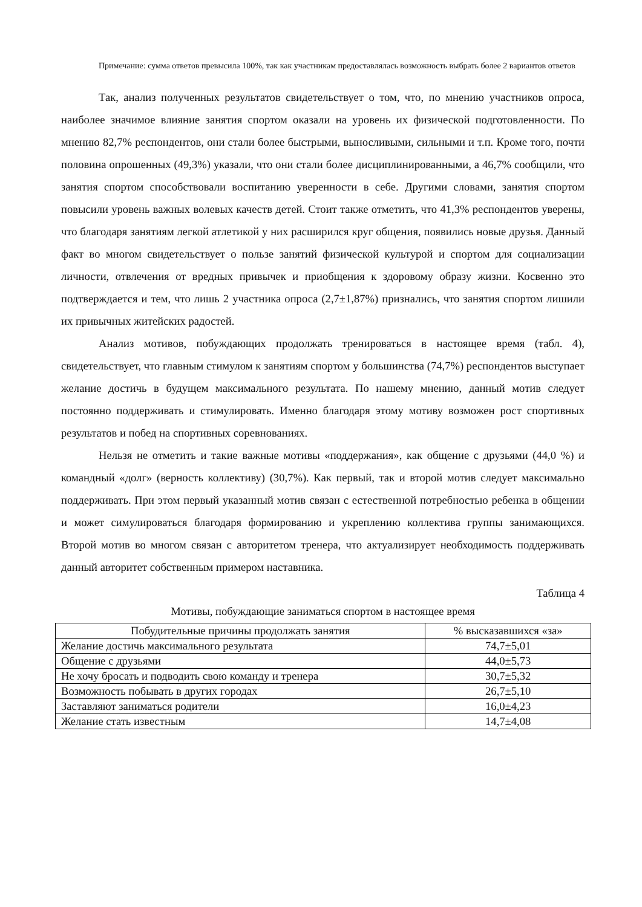Примечание: сумма ответов превысила 100%, так как участникам предоставлялась возможность выбрать более 2 вариантов ответов
Так, анализ полученных результатов свидетельствует о том, что, по мнению участников опроса, наиболее значимое влияние занятия спортом оказали на уровень их физической подготовленности. По мнению 82,7% респондентов, они стали более быстрыми, выносливыми, сильными и т.п. Кроме того, почти половина опрошенных (49,3%) указали, что они стали более дисциплинированными, а 46,7% сообщили, что занятия спортом способствовали воспитанию уверенности в себе. Другими словами, занятия спортом повысили уровень важных волевых качеств детей. Стоит также отметить, что 41,3% респондентов уверены, что благодаря занятиям легкой атлетикой у них расширился круг общения, появились новые друзья. Данный факт во многом свидетельствует о пользе занятий физической культурой и спортом для социализации личности, отвлечения от вредных привычек и приобщения к здоровому образу жизни. Косвенно это подтверждается и тем, что лишь 2 участника опроса (2,7±1,87%) признались, что занятия спортом лишили их привычных житейских радостей.
Анализ мотивов, побуждающих продолжать тренироваться в настоящее время (табл. 4), свидетельствует, что главным стимулом к занятиям спортом у большинства (74,7%) респондентов выступает желание достичь в будущем максимального результата. По нашему мнению, данный мотив следует постоянно поддерживать и стимулировать. Именно благодаря этому мотиву возможен рост спортивных результатов и побед на спортивных соревнованиях.
Нельзя не отметить и такие важные мотивы «поддержания», как общение с друзьями (44,0 %) и командный «долг» (верность коллективу) (30,7%). Как первый, так и второй мотив следует максимально поддерживать. При этом первый указанный мотив связан с естественной потребностью ребенка в общении и может симулироваться благодаря формированию и укреплению коллектива группы занимающихся. Второй мотив во многом связан с авторитетом тренера, что актуализирует необходимость поддерживать данный авторитет собственным примером наставника.
Таблица 4
Мотивы, побуждающие заниматься спортом в настоящее время
| Побудительные причины продолжать занятия | % высказавшихся «за» |
| --- | --- |
| Желание достичь максимального результата | 74,7±5,01 |
| Общение с друзьями | 44,0±5,73 |
| Не хочу бросать и подводить свою команду и тренера | 30,7±5,32 |
| Возможность побывать в других городах | 26,7±5,10 |
| Заставляют заниматься родители | 16,0±4,23 |
| Желание стать известным | 14,7±4,08 |